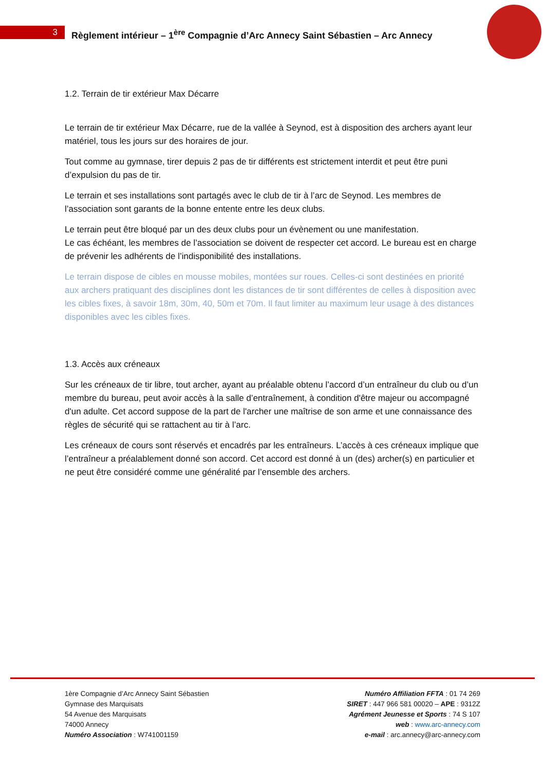3
Règlement intérieur – 1<sup>ère</sup> Compagnie d’Arc Annecy Saint Sébastien – Arc Annecy
1.2. Terrain de tir extérieur Max Décarre
Le terrain de tir extérieur Max Décarre, rue de la vallée à Seynod, est à disposition des archers ayant leur matériel, tous les jours sur des horaires de jour.
Tout comme au gymnase, tirer depuis 2 pas de tir différents est strictement interdit et peut être puni d’expulsion du pas de tir.
Le terrain et ses installations sont partagés avec le club de tir à l’arc de Seynod. Les membres de l’association sont garants de la bonne entente entre les deux clubs.
Le terrain peut être bloqué par un des deux clubs pour un évènement ou une manifestation.
Le cas échéant, les membres de l’association se doivent de respecter cet accord. Le bureau est en charge de prévenir les adhérents de l’indisponibilité des installations.
Le terrain dispose de cibles en mousse mobiles, montées sur roues. Celles-ci sont destinées en priorité aux archers pratiquant des disciplines dont les distances de tir sont différentes de celles à disposition avec les cibles fixes, à savoir 18m, 30m, 40, 50m et 70m. Il faut limiter au maximum leur usage à des distances disponibles avec les cibles fixes.
1.3. Accès aux créneaux
Sur les créneaux de tir libre, tout archer, ayant au préalable obtenu l’accord d’un entraîneur du club ou d’un membre du bureau, peut avoir accès à la salle d’entraînement, à condition d'être majeur ou accompagné d'un adulte. Cet accord suppose de la part de l'archer une maîtrise de son arme et une connaissance des règles de sécurité qui se rattachent au tir à l’arc.
Les créneaux de cours sont réservés et encadrés par les entraîneurs. L’accès à ces créneaux implique que l’entraîneur a préalablement donné son accord. Cet accord est donné à un (des) archer(s) en particulier et ne peut être considéré comme une généralité par l’ensemble des archers.
1ère Compagnie d’Arc Annecy Saint Sébastien
Gymnase des Marquisats
54 Avenue des Marquisats
74000 Annecy
Numéro Association : W741001159
Numéro Affiliation FFTA : 01 74 269
SIRET : 447 966 581 00020 – APE : 9312Z
Agrément Jeunesse et Sports : 74 S 107
web : www.arc-annecy.com
e-mail : arc.annecy@arc-annecy.com